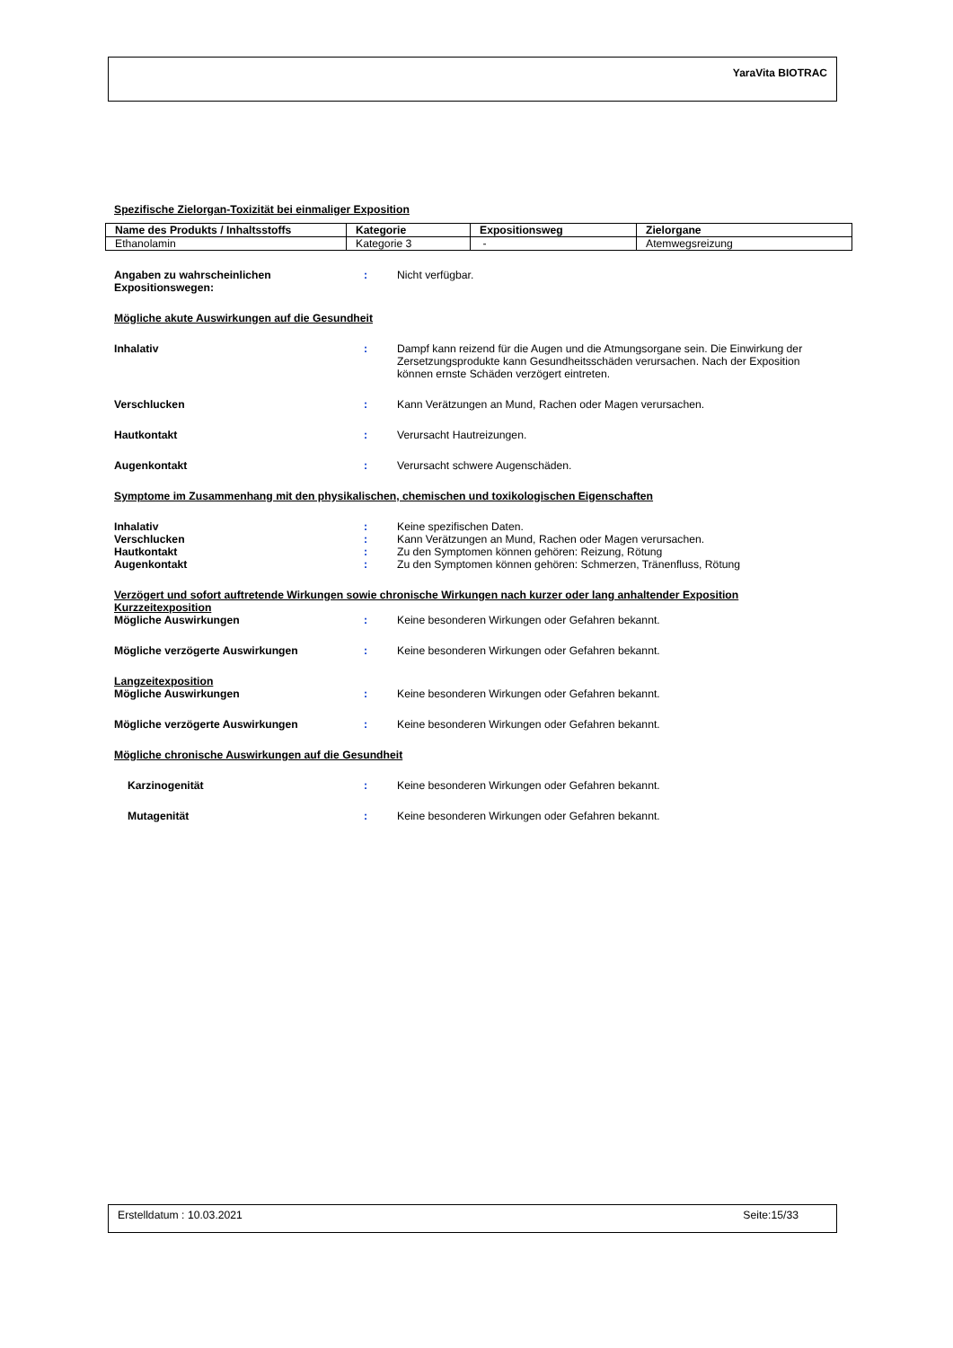YaraVita BIOTRAC
Spezifische Zielorgan-Toxizität bei einmaliger Exposition
| Name des Produkts / Inhaltsstoffs | Kategorie | Expositionsweg | Zielorgane |
| --- | --- | --- | --- |
| Ethanolamin | Kategorie 3 | - | Atemwegsreizung |
Angaben zu wahrscheinlichen Expositionswegen:
: Nicht verfügbar.
Mögliche akute Auswirkungen auf die Gesundheit
Inhalativ : Dampf kann reizend für die Augen und die Atmungsorgane sein. Die Einwirkung der Zersetzungsprodukte kann Gesundheitsschäden verursachen. Nach der Exposition können ernste Schäden verzögert eintreten.
Verschlucken : Kann Verätzungen an Mund, Rachen oder Magen verursachen.
Hautkontakt : Verursacht Hautreizungen.
Augenkontakt : Verursacht schwere Augenschäden.
Symptome im Zusammenhang mit den physikalischen, chemischen und toxikologischen Eigenschaften
Inhalativ : Keine spezifischen Daten.
Verschlucken : Kann Verätzungen an Mund, Rachen oder Magen verursachen.
Hautkontakt : Zu den Symptomen können gehören: Reizung, Rötung
Augenkontakt : Zu den Symptomen können gehören: Schmerzen, Tränenfluss, Rötung
Verzögert und sofort auftretende Wirkungen sowie chronische Wirkungen nach kurzer oder lang anhaltender Exposition
Kurzzeitexposition
Mögliche Auswirkungen : Keine besonderen Wirkungen oder Gefahren bekannt.
Mögliche verzögerte Auswirkungen : Keine besonderen Wirkungen oder Gefahren bekannt.
Langzeitexposition
Mögliche Auswirkungen : Keine besonderen Wirkungen oder Gefahren bekannt.
Mögliche verzögerte Auswirkungen : Keine besonderen Wirkungen oder Gefahren bekannt.
Mögliche chronische Auswirkungen auf die Gesundheit
Karzinogenität : Keine besonderen Wirkungen oder Gefahren bekannt.
Mutagenität : Keine besonderen Wirkungen oder Gefahren bekannt.
Erstelldatum : 10.03.2021 Seite:15/33